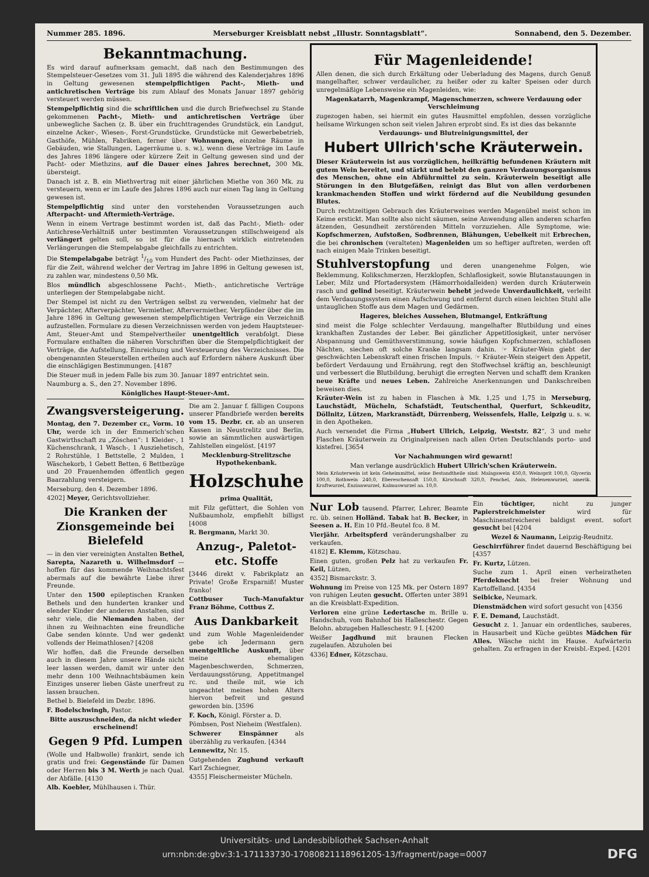Nummer 285. 1896. Merseburger Kreisblatt nebst „Illustr. Sonntagsblatt“. Sonnabend, den 5. Dezember.
Bekanntmachung.
Es wird darauf aufmerksam gemacht, daß nach den Bestimmungen des Stempelsteuer-Gesetzes vom 31. Juli 1895 die während des Kalenderjahres 1896 in Geltung gewesenen stempelpflichtigen Pacht-, Mieth- und antichretischen Verträge bis zum Ablauf des Monats Januar 1897 gehörig versteuert werden müssen.
Stempelpflichtig sind die schriftlichen und die durch Briefwechsel zu Stande gekommenen Pacht-, Mieth- und antichretischen Verträge über unbewegliche Sachen (z. B. über ein fruchttragendes Grundstück, ein Landgut, einzelne Acker-, Wiesen-, Forst-Grundstücke, Grundstücke mit Gewerbebetrieb, Gasthöfe, Mühlen, Fabriken, ferner über Wohnungen, einzelne Räume in Gebäuden, wie Stallungen, Lagerräume u. s. w.), wenn diese Verträge im Laufe des Jahres 1896 längere oder kürzere Zeit in Geltung gewesen sind und der Pacht- oder Miethzins, auf die Dauer eines Jahres berechnet, 300 Mk. übersteigt.
Danach ist z. B. ein Miethvertrag mit einer jährlichen Miethe von 360 Mk. zu versteuern, wenn er im Laufe des Jahres 1896 auch nur einen Tag lang in Geltung gewesen ist.
Stempelpflichtig sind unter den vorstehenden Voraussetzungen auch Afterpacht- und Aftermieth-Verträge.
Wenn in einem Vertrage bestimmt worden ist, daß das Pacht-, Mieth- oder Antichrese-Verhältniß unter bestimmten Voraussetzungen stillschweigend als verlängert gelten soll, so ist für die hiernach wirklich eintretenden Verlängerungen die Stempelabgabe gleichfalls zu entrichten.
Die Stempelabgabe beträgt 1/10 vom Hundert des Pacht- oder Miethzinses, der für die Zeit, während welcher der Vertrag im Jahre 1896 in Geltung gewesen ist, zu zahlen war, mindestens 0,50 Mk.
Blos mündlich abgeschlossene Pacht-, Mieth-, antichretische Verträge unterliegen der Stempelabgabe nicht.
Der Stempel ist nicht zu den Verträgen selbst zu verwenden, vielmehr hat der Verpächter, Afterverpächter, Vermiether, Aftervermiether, Verpfänder über die im Jahre 1896 in Geltung gewesenen stempelpflichtigen Verträge ein Verzeichniß aufzustellen. Formulare zu diesen Verzeichnissen werden von jedem Hauptsteuer-Amt, Steuer-Amt und Stempelvertheiler unentgeltlich verabfolgt. Diese Formulare enthalten die näheren Vorschriften über die Stempelpflichtigkeit der Verträge, die Aufstellung, Einreichung und Versteuerung des Verzeichnisses. Die obengenannten Steuerstellen ertheilen auch auf Erfordern nähere Auskunft über die einschlägigen Bestimmungen. [4187
Die Steuer muß in jedem Falle bis zum 30. Januar 1897 entrichtet sein.
Naumburg a. S., den 27. November 1896.
Königliches Haupt-Steuer-Amt.
Zwangsversteigerung.
Montag, den 7. Dezember cr., Vorm. 10 Uhr, werde ich in der Emmerich'schen Gastwirthschaft zu „Zöschen“: 1 Kleider-, 1 Küchenschrank, 1 Wasch-, 1 Ausziehetisch, 2 Rohrstühle, 1 Bettstelle, 2 Mulden, 1 Wäschekorb, 1 Gebett Betten, 6 Bettbezüge und 20 Frauenhemden öffentlich gegen Baarzahlung versteigern.
Merseburg, den 4. Dezember 1896.
4202] Meyer, Gerichtsvollzieher.
Die Kranken der Zionsgemeinde bei Bielefeld
— in den vier vereinigten Anstalten Bethel, Sarepta, Nazareth u. Wilhelmsdorf — hoffen für das kommende Weihnachtsfest abermals auf die bewährte Liebe ihrer Freunde.
Unter den 1500 epileptischen Kranken Bethels und den hunderten kranker und elender Kinder der anderen Anstalten, sind sehr viele, die Niemanden haben, der ihnen zu Weihnachten eine freundliche Gabe senden könnte. Und wer gedenkt vollends der Heimathlosen? [4208
Wir hoffen, daß die Freunde derselben auch in diesem Jahre unsere Hände nicht leer lassen werden, damit wir unter den mehr denn 100 Weihnachtsbäumen kein Einziges unserer lieben Gäste unerfreut zu lassen brauchen.
Bethel b. Bielefeld im Dezbr. 1896.
F. Bodelschwingh, Pastor.
Bitte auszuschneiden, da nicht wieder erscheinend!
Gegen 9 Pfd. Lumpen
(Wolle und Halbwolle) frankirt, sende ich gratis und frei: Gegenstände für Damen oder Herren bis 3 M. Werth je nach Qual. der Abfälle. [4130
Alb. Koebler, Mühlhausen i. Thür.
Die am 2. Januar f. fälligen Coupons unserer Pfandbriefe werden bereits vom 15. Dezbr. cr. ab an unseren Kassen in Neustrelitz und Berlin, sowie an sämmtlichen auswärtigen Zahlstellen eingelöst. [4197
Mecklenburg-Strelitzsche Hypothekenbank.
Holzschuhe
prima Qualität,
mit Filz gefüttert, die Sohlen von Nußbaumholz, empfiehlt billigst [4008
R. Bergmann, Markt 30.
Anzug-, Paletot- etc. Stoffe
[3446 direkt v. Fabrikplatz an Private! Große Ersparniß! Muster franko!
Cottbuser Tuch-Manufaktur Franz Böhme, Cottbus Z.
Aus Dankbarkeit
und zum Wohle Magenleidender gebe ich Jedermann gern unentgeltliche Auskunft, über meine ehemaligen Magenbeschwerden, Schmerzen, Verdauungsstörung, Appetitmangel rc. und theile mit, wie ich ungeachtet meines hohen Alters hiervon befreit und gesund geworden bin. [3596
F. Koch, Königl. Förster a. D.
Pömbsen, Post Nieheim (Westfalen).
Schwerer Einspänner als überzählig zu verkaufen. [4344
Lennewitz, Nr. 15.
Gutgehenden Zughund verkauft Karl Zschiegner,
4355] Fleischermeister Mücheln.
Für Magenleidende!
Allen denen, die sich durch Erkältung oder Ueberladung des Magens, durch Genuß mangelhafter, schwer verdaulicher, zu heißer oder zu kalter Speisen oder durch unregelmäßige Lebensweise ein Magenleiden, wie:
Magenkatarrh, Magenkrampf, Magenschmerzen, schwere Verdauung oder Verschleimung
zugezogen haben, sei hiermit ein gutes Hausmittel empfohlen, dessen vorzügliche heilsame Wirkungen schon seit vielen Jahren erprobt sind. Es ist dies das bekannte
Verdauungs- und Blutreinigungsmittel, der
Hubert Ullrich'sche Kräuterwein.
Dieser Kräuterwein ist aus vorzüglichen, heilkräftig befundenen Kräutern mit gutem Wein bereitet, und stärkt und belebt den ganzen Verdauungsorganismus des Menschen, ohne ein Abführmittel zu sein. Kräuterwein beseitigt alle Störungen in den Blutgefäßen, reinigt das Blut von allen verdorbenen krankmachenden Stoffen und wirkt fördernd auf die Neubildung gesunden Blutes.
Durch rechtzeitigen Gebrauch des Kräuterweines werden Magenübel meist schon im Keime erstickt. Man sollte also nicht säumen, seine Anwendung allen anderen scharfen ätzenden, Gesundheit zerstörenden Mitteln vorzuziehen. Alle Symptome, wie: Kopfschmerzen, Aufstoßen, Sodbrennen, Blähungen, Uebelkeit mit Erbrechen, die bei chronischen (veralteten) Magenleiden um so heftiger auftreten, werden oft nach einigen Male Trinken beseitigt.
Stuhlverstopfung und deren unangenehme Folgen, wie Beklemmung, Kolikschmerzen, Herzklopfen, Schlaflosigkeit, sowie Blutanstauungen in Leber, Milz und Pfortadersystem (Hämorrhoidalleiden) werden durch Kräuterwein rasch und gelind beseitigt. Kräuterwein behebt jedwede Unverdaulichkeit, verleiht dem Verdauungssystem einen Aufschwung und entfernt durch einen leichten Stuhl alle untauglichen Stoffe aus dem Magen und Gedärmen.
Hageres, bleiches Aussehen, Blutmangel, Entkräftung
sind meist die Folge schlechter Verdauung, mangelhafter Blutbildung und eines krankhaften Zustandes der Leber. Bei gänzlicher Appetitlosigkeit, unter nervöser Abspannung und Gemüthsverstimmung, sowie häufigen Kopfschmerzen, schlaflosen Nächten, siechen oft solche Kranke langsam dahin. ☞ Kräuter-Wein giebt der geschwächten Lebenskraft einen frischen Impuls. ☞ Kräuter-Wein steigert den Appetit, befördert Verdauung und Ernährung, regt den Stoffwechsel kräftig an, beschleunigt und verbessert die Blutbildung, beruhigt die erregten Nerven und schafft dem Kranken neue Kräfte und neues Leben. Zahlreiche Anerkennungen und Dankschreiben beweisen dies.
Kräuter-Wein ist zu haben in Flaschen à Mk. 1,25 und 1,75 in Merseburg, Lauchstädt, Mücheln, Schafstädt, Teutschenthal, Querfurt, Schkeuditz, Döllnitz, Lützen, Markranstädt, Dürrenberg, Weissenfels, Halle, Leipzig u. s. w. in den Apotheken.
Auch versendet die Firma „Hubert Ullrich, Leipzig, Weststr. 82“, 3 und mehr Flaschen Kräuterwein zu Originalpreisen nach allen Orten Deutschlands porto- und kistefrei. [3654
Vor Nachahmungen wird gewarnt!
Man verlange ausdrücklich Hubert Ullrich'schen Kräuterwein.
Mein Kräuterwein ist kein Geheimmittel, seine Bestandtheile sind: Malagawein 450,0, Weinsprit 100,0, Glycerin 100,0, Rothwein 240,0, Ebereschensaft 150,0, Kirschsaft 320,0, Fenchel, Anis, Helenenwurzel, amerik. Kraftwurzel, Enzianwurzel, Kalmuswurzel aa. 10,0.
Nur Lob tausend. Pfarrer, Lehrer, Beamte rc. üb. seinen Holländ. Tabak hat B. Becker, in Seesen a. H. Ein 10 Pfd.-Beutel fco. 8 M.
Vierjähr. Arbeitspferd veränderungshalber zu verkaufen.
4182] E. Klemm, Kötzschau.
Einen guten, großen Pelz hat zu verkaufen Fr. Keil, Lützen,
4352] Bismarckstr. 3.
Wohnung im Preise von 125 Mk. per Ostern 1897 von ruhigen Leuten gesucht. Offerten unter 3891 an die Kreisblatt-Expedition.
Verloren eine grüne Ledertasche m. Brille u. Handschuh, vom Bahnhof bis Halleschestr. Gegen Belohn. abzugeben Halleschestr. 9 I. [4200
Weißer Jagdhund mit braunen Flecken zugelaufen. Abzuholen bei
4336] Edner, Kötzschau.
Ein tüchtiger, nicht zu junger Papierstreichmeister wird für Maschinenstreicherei baldigst event. sofort gesucht bei [4204
Wezel & Naumann, Leipzig-Reudnitz.
Geschirrführer findet dauernd Beschäftigung bei [4357
Fr. Kurtz, Lützen.
Suche zum 1. April einen verheiratheten Pferdeknecht bei freier Wohnung und Kartoffelland. [4354
Seibicke, Neumark.
Dienstmädchen wird sofort gesucht von [4356
F. E. Demand, Lauchstädt.
Gesucht z. 1. Januar ein ordentliches, sauberes, in Hausarbeit und Küche geübtes Mädchen für Alles. Wäsche nicht im Hause. Aufwärterin gehalten. Zu erfragen in der Kreisbl.-Exped. [4201
Universitäts- und Landesbibliothek Sachsen-Anhalt
urn:nbn:de:gbv:3:1-171133730-17080821118961205-13/fragment/page=0007 DFG